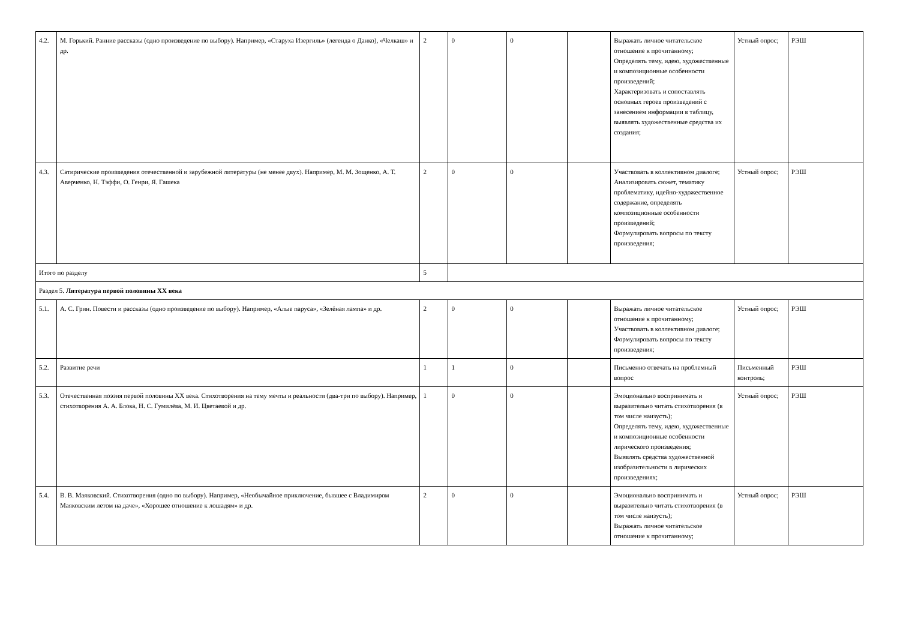| 4.2. | М. Горький. Ранние рассказы (одно произведение по выбору). Например, «Старуха Изергиль» (легенда о Данко), «Челкаш» и др. | 2 | 0 | 0 | | Выражать личное читательское отношение к прочитанному; Определять тему, идею, художественные и композиционные особенности произведений; Характеризовать и сопоставлять основных героев произведений с занесением информации в таблицу, выявлять художественные средства их создания; | Устный опрос; | РЭШ |
| 4.3. | Сатирические произведения отечественной и зарубежной литературы (не менее двух). Например, М. М. Зощенко, А. Т. Аверченко, Н. Тэффи, О. Генри, Я. Гашека | 2 | 0 | 0 | | Участвовать в коллективном диалоге; Анализировать сюжет, тематику проблематику, идейно-художественное содержание, определять композиционные особенности произведений; Формулировать вопросы по тексту произведения; | Устный опрос; | РЭШ |
| Итого по разделу | | 5 | | | | | | |
| Раздел 5. Литература первой половины XX века | | | | | | | | |
| 5.1. | А. С. Грин. Повести и рассказы (одно произведение по выбору). Например, «Алые паруса», «Зелёная лампа» и др. | 2 | 0 | 0 | | Выражать личное читательское отношение к прочитанному; Участвовать в коллективном диалоге; Формулировать вопросы по тексту произведения; | Устный опрос; | РЭШ |
| 5.2. | Развитие речи | 1 | 1 | 0 | | Письменно отвечать на проблемный вопрос | Письменный контроль; | РЭШ |
| 5.3. | Отечественная поэзия первой половины XX века. Стихотворения на тему мечты и реальности (два-три по выбору). Например, стихотворения А. А. Блока, Н. С. Гумилёва, М. И. Цветаевой и др. | 1 | 0 | 0 | | Эмоционально воспринимать и выразительно читать стихотворения (в том числе наизусть); Определять тему, идею, художественные и композиционные особенности лирического произведения; Выявлять средства художественной изобразительности в лирических произведениях; | Устный опрос; | РЭШ |
| 5.4. | В. В. Маяковский. Стихотворения (одно по выбору). Например, «Необычайное приключение, бывшее с Владимиром Маяковским летом на даче», «Хорошее отношение к лошадям» и др. | 2 | 0 | 0 | | Эмоционально воспринимать и выразительно читать стихотворения (в том числе наизусть); Выражать личное читательское отношение к прочитанному; | Устный опрос; | РЭШ |